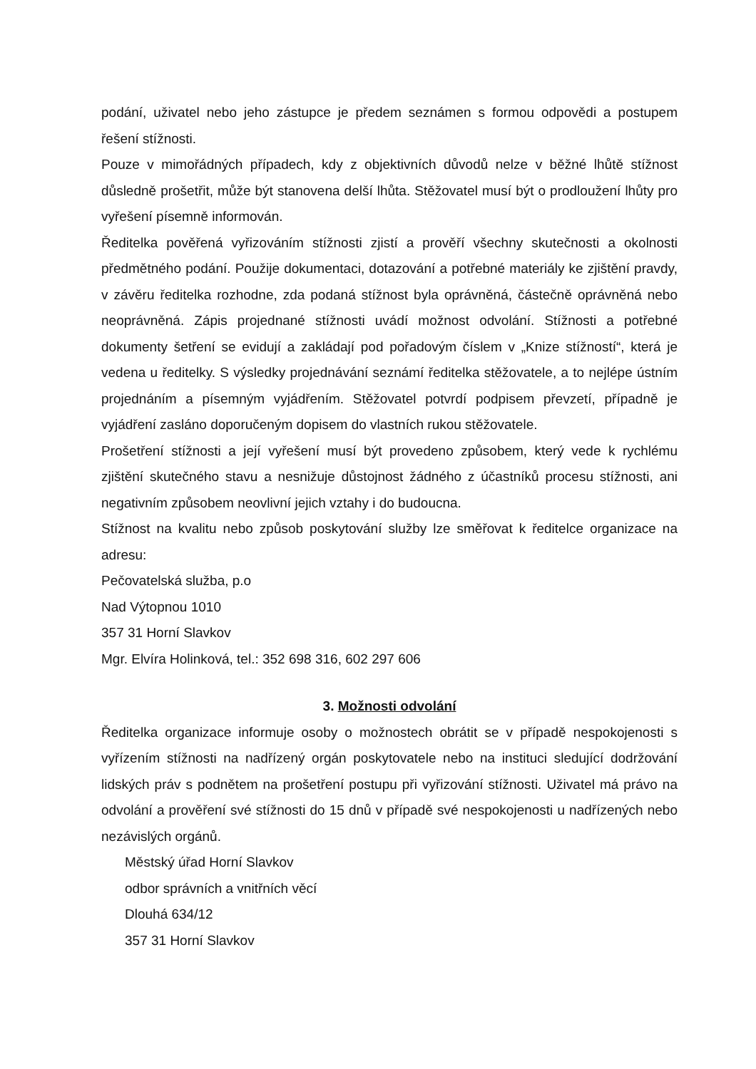podání, uživatel nebo jeho zástupce je předem seznámen s formou odpovědi a postupem řešení stížnosti.
Pouze v mimořádných případech, kdy z objektivních důvodů nelze v běžné lhůtě stížnost důsledně prošetřit, může být stanovena delší lhůta. Stěžovatel musí být o prodloužení lhůty pro vyřešení písemně informován.
Ředitelka pověřená vyřizováním stížnosti zjistí a prověří všechny skutečnosti a okolnosti předmětného podání. Použije dokumentaci, dotazování a potřebné materiály ke zjištění pravdy, v závěru ředitelka rozhodne, zda podaná stížnost byla oprávněná, částečně oprávněná nebo neoprávněná. Zápis projednané stížnosti uvádí možnost odvolání. Stížnosti a potřebné dokumenty šetření se evidují a zakládají pod pořadovým číslem v „Knize stížností“, která je vedena u ředitelky. S výsledky projednávání seznámí ředitelka stěžovatele, a to nejlépe ústním projednáním a písemným vyjádřením. Stěžovatel potvrdí podpisem převzetí, případně je vyjádření zasláno doporučeným dopisem do vlastních rukou stěžovatele.
Prošetření stížnosti a její vyřešení musí být provedeno způsobem, který vede k rychlému zjištění skutečného stavu a nesnižuje důstojnost žádného z účastníků procesu stížnosti, ani negativním způsobem neovlivní jejich vztahy i do budoucna.
Stížnost na kvalitu nebo způsob poskytování služby lze směřovat k ředitelce organizace na adresu:
Pečovatelská služba, p.o
Nad Výtopnou 1010
357 31 Horní Slavkov
Mgr. Elvíra Holinková, tel.: 352 698 316, 602 297 606
3. Možnosti odvolání
Ředitelka organizace informuje osoby o možnostech obrátit se v případě nespokojenosti s vyřízením stížnosti na nadřízený orgán poskytovatele nebo na instituci sledující dodržování lidských práv s podnětem na prošetření postupu při vyřizování stížnosti. Uživatel má právo na odvolání a prověření své stížnosti do 15 dnů v případě své nespokojenosti u nadřízených nebo nezávislých orgánů.
Městský úřad Horní Slavkov
odbor správních a vnitřních věcí
Dlouhá 634/12
357 31 Horní Slavkov